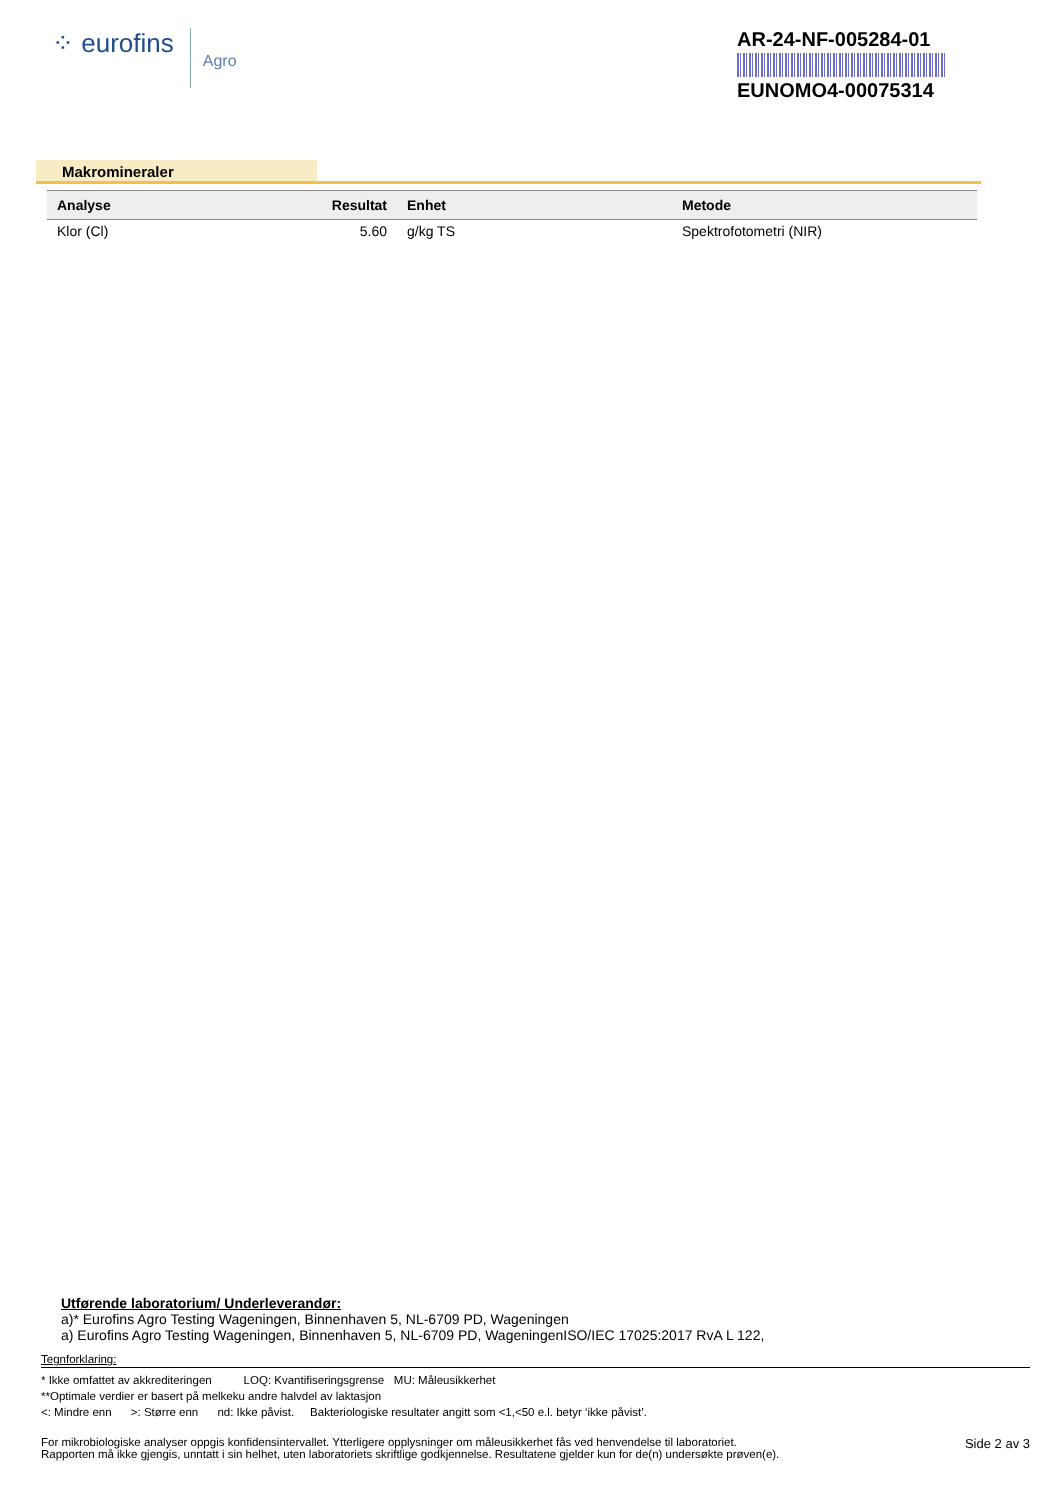⁘ eurofins Agro
AR-24-NF-005284-01
EUNOMO4-00075314
Makromineraler
| Analyse | Resultat | Enhet | Metode |
| --- | --- | --- | --- |
| Klor (Cl) | 5.60 | g/kg TS | Spektrofotometri (NIR) |
Utførende laboratorium/ Underleverandør:
a)* Eurofins Agro Testing Wageningen, Binnenhaven 5, NL-6709 PD, Wageningen
a) Eurofins Agro Testing Wageningen, Binnenhaven 5, NL-6709 PD, WageningenISO/IEC 17025:2017 RvA L 122,
Tegnforklaring:
* Ikke omfattet av akkrediteringen LOQ: Kvantifiseringsgrense MU: Måleusikkerhet
**Optimale verdier er basert på melkeku andre halvdel av laktasjon
<: Mindre enn >: Større enn nd: Ikke påvist. Bakteriologiske resultater angitt som <1,<50 e.l. betyr ‘ikke påvist’.
For mikrobiologiske analyser oppgis konfidensintervallet. Ytterligere opplysninger om måleusikkerhet fås ved henvendelse til laboratoriet.
Rapporten må ikke gjengis, unntatt i sin helhet, uten laboratoriets skriftlige godkjennelse. Resultatene gjelder kun for de(n) undersøkte prøven(e).
Side 2 av 3